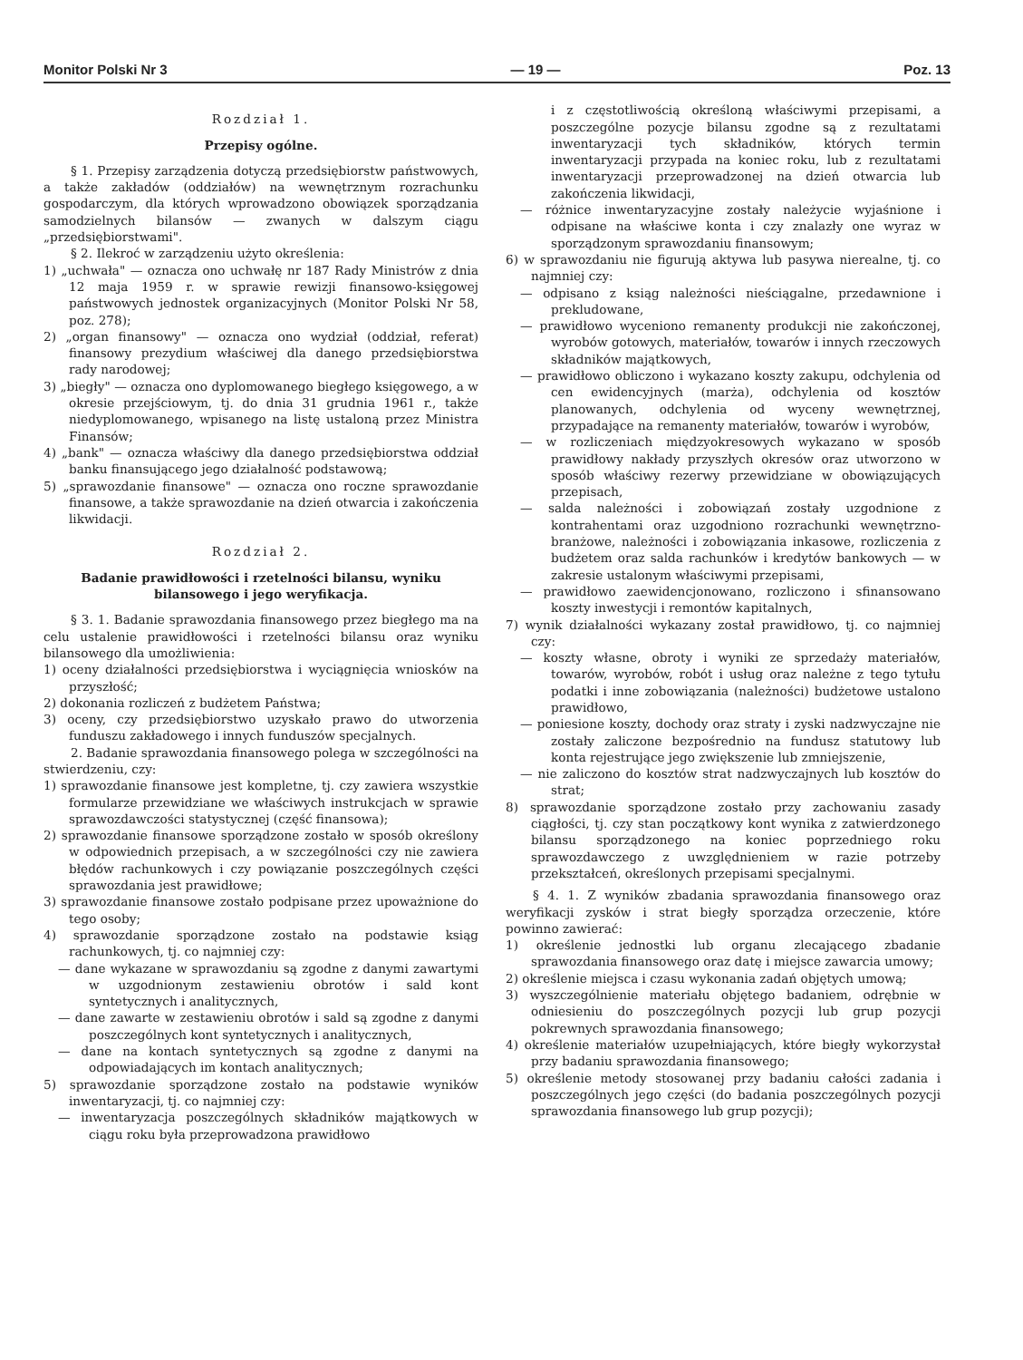Monitor Polski Nr 3 — 19 — Poz. 13
Rozdział 1.
Przepisy ogólne.
§ 1. Przepisy zarządzenia dotyczą przedsiębiorstw państwowych, a także zakładów (oddziałów) na wewnętrznym rozrachunku gospodarczym, dla których wprowadzono obowiązek sporządzania samodzielnych bilansów — zwanych w dalszym ciągu „przedsiębiorstwami".
§ 2. Ilekroć w zarządzeniu użyto określenia:
1) „uchwała" — oznacza ono uchwałę nr 187 Rady Ministrów z dnia 12 maja 1959 r. w sprawie rewizji finansowo-księgowej państwowych jednostek organizacyjnych (Monitor Polski Nr 58, poz. 278);
2) „organ finansowy" — oznacza ono wydział (oddział, referat) finansowy prezydium właściwej dla danego przedsiębiorstwa rady narodowej;
3) „biegły" — oznacza ono dyplomowanego biegłego księgowego, a w okresie przejściowym, tj. do dnia 31 grudnia 1961 r., także niedyplomowanego, wpisanego na listę ustaloną przez Ministra Finansów;
4) „bank" — oznacza właściwy dla danego przedsiębiorstwa oddział banku finansującego jego działalność podstawową;
5) „sprawozdanie finansowe" — oznacza ono roczne sprawozdanie finansowe, a także sprawozdanie na dzień otwarcia i zakończenia likwidacji.
Rozdział 2.
Badanie prawidłowości i rzetelności bilansu, wyniku bilansowego i jego weryfikacja.
§ 3. 1. Badanie sprawozdania finansowego przez biegłego ma na celu ustalenie prawidłowości i rzetelności bilansu oraz wyniku bilansowego dla umożliwienia:
1) oceny działalności przedsiębiorstwa i wyciągnięcia wniosków na przyszłość;
2) dokonania rozliczeń z budżetem Państwa;
3) oceny, czy przedsiębiorstwo uzyskało prawo do utworzenia funduszu zakładowego i innych funduszów specjalnych.
2. Badanie sprawozdania finansowego polega w szczególności na stwierdzeniu, czy:
1) sprawozdanie finansowe jest kompletne, tj. czy zawiera wszystkie formularze przewidziane we właściwych instrukcjach w sprawie sprawozdawczości statystycznej (część finansowa);
2) sprawozdanie finansowe sporządzone zostało w sposób określony w odpowiednich przepisach, a w szczególności czy nie zawiera błędów rachunkowych i czy powiązanie poszczególnych części sprawozdania jest prawidłowe;
3) sprawozdanie finansowe zostało podpisane przez upoważnione do tego osoby;
4) sprawozdanie sporządzone zostało na podstawie ksiąg rachunkowych, tj. co najmniej czy:
— dane wykazane w sprawozdaniu są zgodne z danymi zawartymi w uzgodnionym zestawieniu obrotów i sald kont syntetycznych i analitycznych,
— dane zawarte w zestawieniu obrotów i sald są zgodne z danymi poszczególnych kont syntetycznych i analitycznych,
— dane na kontach syntetycznych są zgodne z danymi na odpowiadających im kontach analitycznych;
5) sprawozdanie sporządzone zostało na podstawie wyników inwentaryzacji, tj. co najmniej czy:
— inwentaryzacja poszczególnych składników majątkowych w ciągu roku była przeprowadzona prawidłowo
i z częstotliwością określoną właściwymi przepisami, a poszczególne pozycje bilansu zgodne są z rezultatami inwentaryzacji tych składników, których termin inwentaryzacji przypada na koniec roku, lub z rezultatami inwentaryzacji przeprowadzonej na dzień otwarcia lub zakończenia likwidacji,
— różnice inwentaryzacyjne zostały należycie wyjaśnione i odpisane na właściwe konta i czy znalazły one wyraz w sporządzonym sprawozdaniu finansowym;
6) w sprawozdaniu nie figurują aktywa lub pasywa nierealne, tj. co najmniej czy:
— odpisano z ksiąg należności nieściągalne, przedawnione i prekludowane,
— prawidłowo wyceniono remanenty produkcji nie zakończonej, wyrobów gotowych, materiałów, towarów i innych rzeczowych składników majątkowych,
— prawidłowo obliczono i wykazano koszty zakupu, odchylenia od cen ewidencyjnych (marża), odchylenia od kosztów planowanych, odchylenia od wyceny wewnętrznej, przypadające na remanenty materiałów, towarów i wyrobów,
— w rozliczeniach międzyokresowych wykazano w sposób prawidłowy nakłady przyszłych okresów oraz utworzono w sposób właściwy rezerwy przewidziane w obowiązujących przepisach,
— salda należności i zobowiązań zostały uzgodnione z kontrahentami oraz uzgodniono rozrachunki wewnętrzno-branżowe, należności i zobowiązania inkasowe, rozliczenia z budżetem oraz salda rachunków i kredytów bankowych — w zakresie ustalonym właściwymi przepisami,
— prawidłowo zaewidencjonowano, rozliczono i sfinansowano koszty inwestycji i remontów kapitalnych,
7) wynik działalności wykazany został prawidłowo, tj. co najmniej czy:
— koszty własne, obroty i wyniki ze sprzedaży materiałów, towarów, wyrobów, robót i usług oraz należne z tego tytułu podatki i inne zobowiązania (należności) budżetowe ustalono prawidłowo,
— poniesione koszty, dochody oraz straty i zyski nadzwyczajne nie zostały zaliczone bezpośrednio na fundusz statutowy lub konta rejestrujące jego zwiększenie lub zmniejszenie,
— nie zaliczono do kosztów strat nadzwyczajnych lub kosztów do strat;
8) sprawozdanie sporządzone zostało przy zachowaniu zasady ciągłości, tj. czy stan początkowy kont wynika z zatwierdzonego bilansu sporządzonego na koniec poprzedniego roku sprawozdawczego z uwzględnieniem w razie potrzeby przekształceń, określonych przepisami specjalnymi.
§ 4. 1. Z wyników zbadania sprawozdania finansowego oraz weryfikacji zysków i strat biegły sporządza orzeczenie, które powinno zawierać:
1) określenie jednostki lub organu zlecającego zbadanie sprawozdania finansowego oraz datę i miejsce zawarcia umowy;
2) określenie miejsca i czasu wykonania zadań objętych umową;
3) wyszczególnienie materiału objętego badaniem, odrębnie w odniesieniu do poszczególnych pozycji lub grup pozycji pokrewnych sprawozdania finansowego;
4) określenie materiałów uzupełniających, które biegły wykorzystał przy badaniu sprawozdania finansowego;
5) określenie metody stosowanej przy badaniu całości zadania i poszczególnych jego części (do badania poszczególnych pozycji sprawozdania finansowego lub grup pozycji);